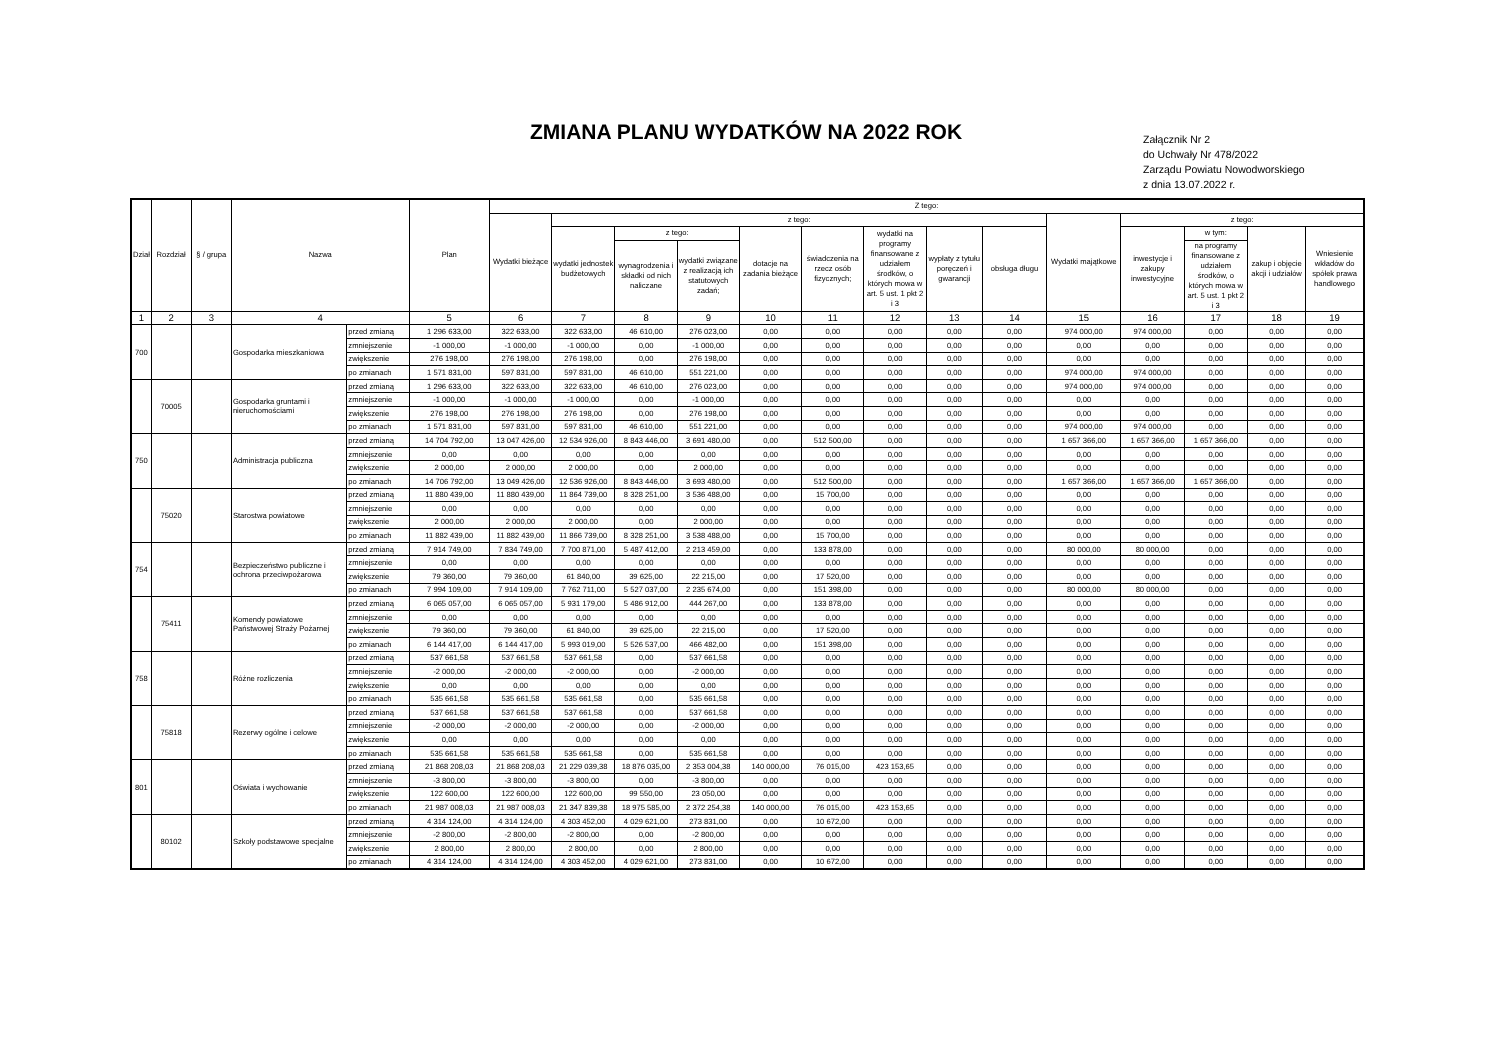ZMIANA PLANU WYDATKÓW NA 2022 ROK
Załącznik Nr 2
do Uchwały Nr 478/2022
Zarządu Powiatu Nowodworskiego
z dnia 13.07.2022 r.
| Dział | Rozdział | § / grupa | Nazwa | | Plan | Z tego: | | | | | | | | | | | | | |
| --- | --- | --- | --- | --- | --- | --- | --- | --- | --- | --- | --- | --- | --- | --- | --- | --- | --- | --- | --- |
| | | | | | | Wydatki bieżące | z tego: | | | | | | | | Wydatki majątkowe | z tego: | | | |
| | | | | | | | wydatki jednostek budżetowych | z tego: | | dotacje na zadania bieżące | świadczenia na rzecz osób fizycznych; | wydatki na programy finansowane z udziałem środków, o których mowa w art. 5 ust. 1 pkt 2 i 3 | wypłaty z tytułu poręczeń i gwarancji | obsługa długu | | inwestycje i zakupy inwestycyjne | w tym: | zakup i objęcie akcji i udziałów | Wniesienie wkładów do spółek prawa handlowego |
| | | | | | | | | wynagrodzenia i składki od nich naliczane | wydatki związane z realizacją ich statutowych zadań; | | | | | | | | na programy finansowane z udziałem środków, o których mowa w art. 5 ust. 1 pkt 2 i 3 | | |
| 1 | 2 | 3 | 4 | | 5 | 6 | 7 | 8 | 9 | 10 | 11 | 12 | 13 | 14 | 15 | 16 | 17 | 18 | 19 |
| 700 | | | Gospodarka mieszkaniowa | przed zmianą | 1 296 633,00 | 322 633,00 | 322 633,00 | 46 610,00 | 276 023,00 | 0,00 | 0,00 | 0,00 | 0,00 | 0,00 | 974 000,00 | 974 000,00 | 0,00 | 0,00 | 0,00 |
| | | | | zmniejszenie | -1 000,00 | -1 000,00 | -1 000,00 | 0,00 | -1 000,00 | 0,00 | 0,00 | 0,00 | 0,00 | 0,00 | 0,00 | 0,00 | 0,00 | 0,00 | 0,00 |
| | | | | zwiększenie | 276 198,00 | 276 198,00 | 276 198,00 | 0,00 | 276 198,00 | 0,00 | 0,00 | 0,00 | 0,00 | 0,00 | 0,00 | 0,00 | 0,00 | 0,00 | 0,00 |
| | | | | po zmianach | 1 571 831,00 | 597 831,00 | 597 831,00 | 46 610,00 | 551 221,00 | 0,00 | 0,00 | 0,00 | 0,00 | 0,00 | 974 000,00 | 974 000,00 | 0,00 | 0,00 | 0,00 |
| | 70005 | | Gospodarka gruntami i nieruchomościami | przed zmianą | 1 296 633,00 | 322 633,00 | 322 633,00 | 46 610,00 | 276 023,00 | 0,00 | 0,00 | 0,00 | 0,00 | 0,00 | 974 000,00 | 974 000,00 | 0,00 | 0,00 | 0,00 |
| | | | | zmniejszenie | -1 000,00 | -1 000,00 | -1 000,00 | 0,00 | -1 000,00 | 0,00 | 0,00 | 0,00 | 0,00 | 0,00 | 0,00 | 0,00 | 0,00 | 0,00 | 0,00 |
| | | | | zwiększenie | 276 198,00 | 276 198,00 | 276 198,00 | 0,00 | 276 198,00 | 0,00 | 0,00 | 0,00 | 0,00 | 0,00 | 0,00 | 0,00 | 0,00 | 0,00 | 0,00 |
| | | | | po zmianach | 1 571 831,00 | 597 831,00 | 597 831,00 | 46 610,00 | 551 221,00 | 0,00 | 0,00 | 0,00 | 0,00 | 0,00 | 974 000,00 | 974 000,00 | 0,00 | 0,00 | 0,00 |
| 750 | | | Administracja publiczna | przed zmianą | 14 704 792,00 | 13 047 426,00 | 12 534 926,00 | 8 843 446,00 | 3 691 480,00 | 0,00 | 512 500,00 | 0,00 | 0,00 | 0,00 | 1 657 366,00 | 1 657 366,00 | 1 657 366,00 | 0,00 | 0,00 |
| | | | | zmniejszenie | 0,00 | 0,00 | 0,00 | 0,00 | 0,00 | 0,00 | 0,00 | 0,00 | 0,00 | 0,00 | 0,00 | 0,00 | 0,00 | 0,00 | 0,00 |
| | | | | zwiększenie | 2 000,00 | 2 000,00 | 2 000,00 | 0,00 | 2 000,00 | 0,00 | 0,00 | 0,00 | 0,00 | 0,00 | 0,00 | 0,00 | 0,00 | 0,00 | 0,00 |
| | | | | po zmianach | 14 706 792,00 | 13 049 426,00 | 12 536 926,00 | 8 843 446,00 | 3 693 480,00 | 0,00 | 512 500,00 | 0,00 | 0,00 | 0,00 | 1 657 366,00 | 1 657 366,00 | 1 657 366,00 | 0,00 | 0,00 |
| | 75020 | | Starostwa powiatowe | przed zmianą | 11 880 439,00 | 11 880 439,00 | 11 864 739,00 | 8 328 251,00 | 3 536 488,00 | 0,00 | 15 700,00 | 0,00 | 0,00 | 0,00 | 0,00 | 0,00 | 0,00 | 0,00 | 0,00 |
| | | | | zmniejszenie | 0,00 | 0,00 | 0,00 | 0,00 | 0,00 | 0,00 | 0,00 | 0,00 | 0,00 | 0,00 | 0,00 | 0,00 | 0,00 | 0,00 | 0,00 |
| | | | | zwiększenie | 2 000,00 | 2 000,00 | 2 000,00 | 0,00 | 2 000,00 | 0,00 | 0,00 | 0,00 | 0,00 | 0,00 | 0,00 | 0,00 | 0,00 | 0,00 | 0,00 |
| | | | | po zmianach | 11 882 439,00 | 11 882 439,00 | 11 866 739,00 | 8 328 251,00 | 3 538 488,00 | 0,00 | 15 700,00 | 0,00 | 0,00 | 0,00 | 0,00 | 0,00 | 0,00 | 0,00 | 0,00 |
| 754 | | | Bezpieczeństwo publiczne i ochrona przeciwpożarowa | przed zmianą | 7 914 749,00 | 7 834 749,00 | 7 700 871,00 | 5 487 412,00 | 2 213 459,00 | 0,00 | 133 878,00 | 0,00 | 0,00 | 0,00 | 80 000,00 | 80 000,00 | 0,00 | 0,00 | 0,00 |
| | | | | zmniejszenie | 0,00 | 0,00 | 0,00 | 0,00 | 0,00 | 0,00 | 0,00 | 0,00 | 0,00 | 0,00 | 0,00 | 0,00 | 0,00 | 0,00 | 0,00 |
| | | | | zwiększenie | 79 360,00 | 79 360,00 | 61 840,00 | 39 625,00 | 22 215,00 | 0,00 | 17 520,00 | 0,00 | 0,00 | 0,00 | 0,00 | 0,00 | 0,00 | 0,00 | 0,00 |
| | | | | po zmianach | 7 994 109,00 | 7 914 109,00 | 7 762 711,00 | 5 527 037,00 | 2 235 674,00 | 0,00 | 151 398,00 | 0,00 | 0,00 | 0,00 | 80 000,00 | 80 000,00 | 0,00 | 0,00 | 0,00 |
| | 75411 | | Komendy powiatowe Państwowej Straży Pożarnej | przed zmianą | 6 065 057,00 | 6 065 057,00 | 5 931 179,00 | 5 486 912,00 | 444 267,00 | 0,00 | 133 878,00 | 0,00 | 0,00 | 0,00 | 0,00 | 0,00 | 0,00 | 0,00 | 0,00 |
| | | | | zmniejszenie | 0,00 | 0,00 | 0,00 | 0,00 | 0,00 | 0,00 | 0,00 | 0,00 | 0,00 | 0,00 | 0,00 | 0,00 | 0,00 | 0,00 | 0,00 |
| | | | | zwiększenie | 79 360,00 | 79 360,00 | 61 840,00 | 39 625,00 | 22 215,00 | 0,00 | 17 520,00 | 0,00 | 0,00 | 0,00 | 0,00 | 0,00 | 0,00 | 0,00 | 0,00 |
| | | | | po zmianach | 6 144 417,00 | 6 144 417,00 | 5 993 019,00 | 5 526 537,00 | 466 482,00 | 0,00 | 151 398,00 | 0,00 | 0,00 | 0,00 | 0,00 | 0,00 | 0,00 | 0,00 | 0,00 |
| 758 | | | Różne rozliczenia | przed zmianą | 537 661,58 | 537 661,58 | 537 661,58 | 0,00 | 537 661,58 | 0,00 | 0,00 | 0,00 | 0,00 | 0,00 | 0,00 | 0,00 | 0,00 | 0,00 | 0,00 |
| | | | | zmniejszenie | -2 000,00 | -2 000,00 | -2 000,00 | 0,00 | -2 000,00 | 0,00 | 0,00 | 0,00 | 0,00 | 0,00 | 0,00 | 0,00 | 0,00 | 0,00 | 0,00 |
| | | | | zwiększenie | 0,00 | 0,00 | 0,00 | 0,00 | 0,00 | 0,00 | 0,00 | 0,00 | 0,00 | 0,00 | 0,00 | 0,00 | 0,00 | 0,00 | 0,00 |
| | | | | po zmianach | 535 661,58 | 535 661,58 | 535 661,58 | 0,00 | 535 661,58 | 0,00 | 0,00 | 0,00 | 0,00 | 0,00 | 0,00 | 0,00 | 0,00 | 0,00 | 0,00 |
| | 75818 | | Rezerwy ogólne i celowe | przed zmianą | 537 661,58 | 537 661,58 | 537 661,58 | 0,00 | 537 661,58 | 0,00 | 0,00 | 0,00 | 0,00 | 0,00 | 0,00 | 0,00 | 0,00 | 0,00 | 0,00 |
| | | | | zmniejszenie | -2 000,00 | -2 000,00 | -2 000,00 | 0,00 | -2 000,00 | 0,00 | 0,00 | 0,00 | 0,00 | 0,00 | 0,00 | 0,00 | 0,00 | 0,00 | 0,00 |
| | | | | zwiększenie | 0,00 | 0,00 | 0,00 | 0,00 | 0,00 | 0,00 | 0,00 | 0,00 | 0,00 | 0,00 | 0,00 | 0,00 | 0,00 | 0,00 | 0,00 |
| | | | | po zmianach | 535 661,58 | 535 661,58 | 535 661,58 | 0,00 | 535 661,58 | 0,00 | 0,00 | 0,00 | 0,00 | 0,00 | 0,00 | 0,00 | 0,00 | 0,00 | 0,00 |
| 801 | | | Oświata i wychowanie | przed zmianą | 21 868 208,03 | 21 868 208,03 | 21 229 039,38 | 18 876 035,00 | 2 353 004,38 | 140 000,00 | 76 015,00 | 423 153,65 | 0,00 | 0,00 | 0,00 | 0,00 | 0,00 | 0,00 | 0,00 |
| | | | | zmniejszenie | -3 800,00 | -3 800,00 | -3 800,00 | 0,00 | -3 800,00 | 0,00 | 0,00 | 0,00 | 0,00 | 0,00 | 0,00 | 0,00 | 0,00 | 0,00 | 0,00 |
| | | | | zwiększenie | 122 600,00 | 122 600,00 | 122 600,00 | 99 550,00 | 23 050,00 | 0,00 | 0,00 | 0,00 | 0,00 | 0,00 | 0,00 | 0,00 | 0,00 | 0,00 | 0,00 |
| | | | | po zmianach | 21 987 008,03 | 21 987 008,03 | 21 347 839,38 | 18 975 585,00 | 2 372 254,38 | 140 000,00 | 76 015,00 | 423 153,65 | 0,00 | 0,00 | 0,00 | 0,00 | 0,00 | 0,00 | 0,00 |
| | 80102 | | Szkoły podstawowe specjalne | przed zmianą | 4 314 124,00 | 4 314 124,00 | 4 303 452,00 | 4 029 621,00 | 273 831,00 | 0,00 | 10 672,00 | 0,00 | 0,00 | 0,00 | 0,00 | 0,00 | 0,00 | 0,00 | 0,00 |
| | | | | zmniejszenie | -2 800,00 | -2 800,00 | -2 800,00 | 0,00 | -2 800,00 | 0,00 | 0,00 | 0,00 | 0,00 | 0,00 | 0,00 | 0,00 | 0,00 | 0,00 | 0,00 |
| | | | | zwiększenie | 2 800,00 | 2 800,00 | 2 800,00 | 0,00 | 2 800,00 | 0,00 | 0,00 | 0,00 | 0,00 | 0,00 | 0,00 | 0,00 | 0,00 | 0,00 | 0,00 |
| | | | | po zmianach | 4 314 124,00 | 4 314 124,00 | 4 303 452,00 | 4 029 621,00 | 273 831,00 | 0,00 | 10 672,00 | 0,00 | 0,00 | 0,00 | 0,00 | 0,00 | 0,00 | 0,00 | 0,00 |